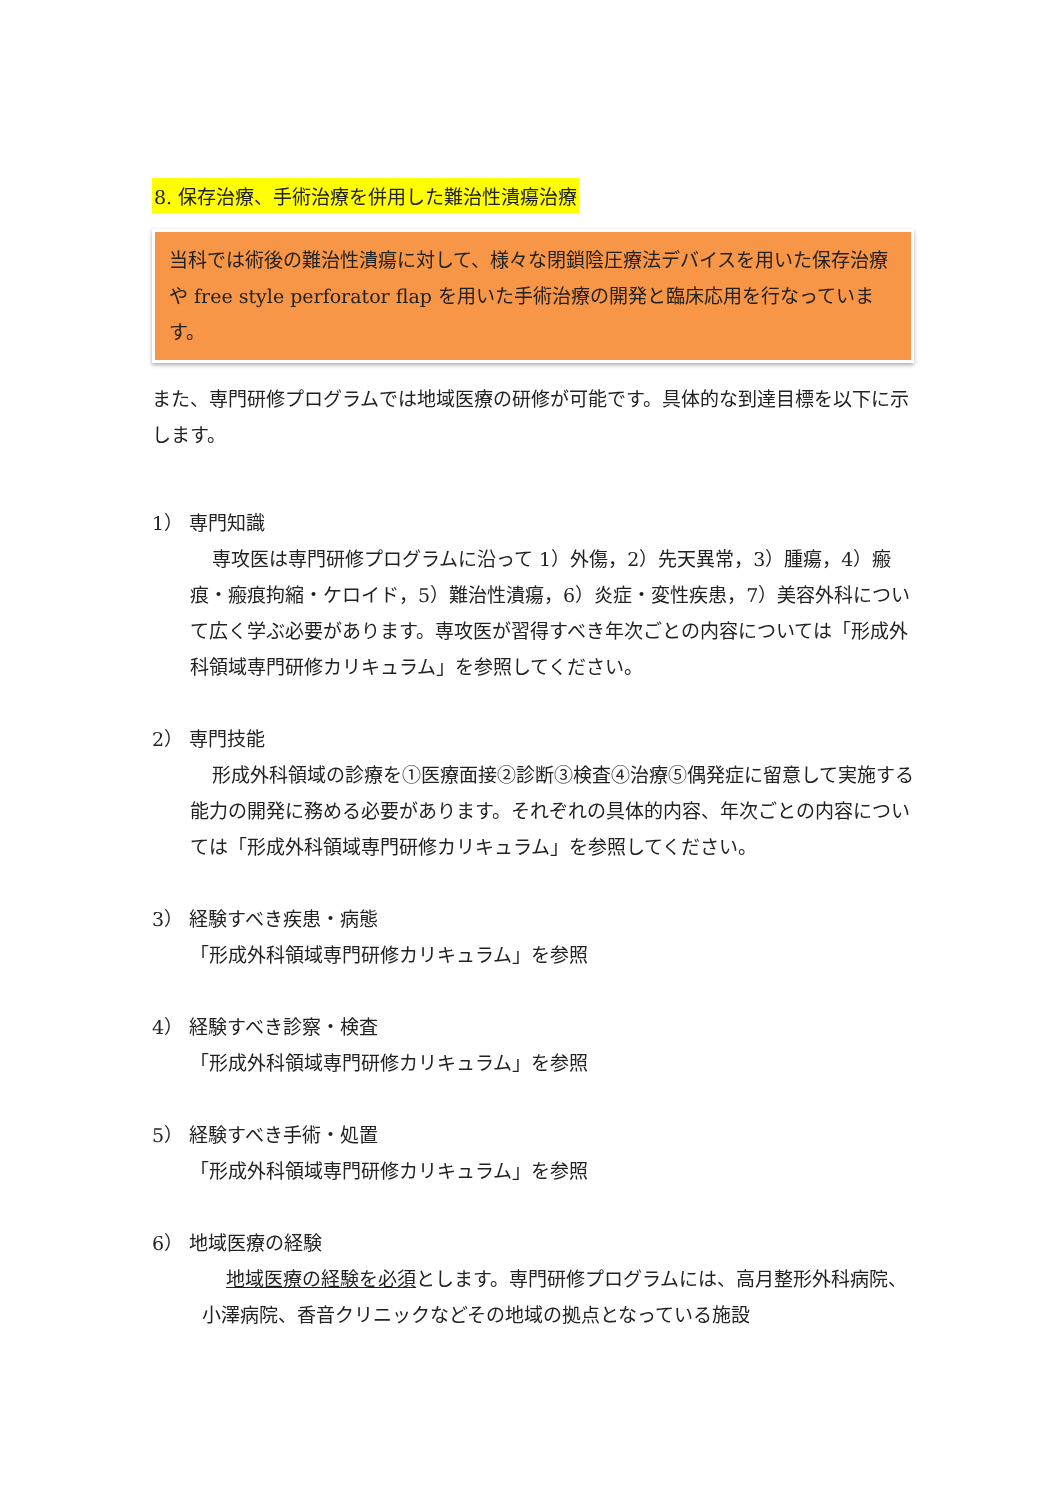8. 保存治療、手術治療を併用した難治性潰瘍治療
当科では術後の難治性潰瘍に対して、様々な閉鎖陰圧療法デバイスを用いた保存治療や free style perforator flap を用いた手術治療の開発と臨床応用を行なっています。
また、専門研修プログラムでは地域医療の研修が可能です。具体的な到達目標を以下に示します。
1） 専門知識
専攻医は専門研修プログラムに沿って 1）外傷，2）先天異常，3）腫瘍，4）瘢痕・瘢痕拘縮・ケロイド，5）難治性潰瘍，6）炎症・変性疾患，7）美容外科について広く学ぶ必要があります。専攻医が習得すべき年次ごとの内容については「形成外科領域専門研修カリキュラム」を参照してください。
2） 専門技能
形成外科領域の診療を①医療面接②診断③検査④治療⑤偶発症に留意して実施する能力の開発に務める必要があります。それぞれの具体的内容、年次ごとの内容については「形成外科領域専門研修カリキュラム」を参照してください。
3） 経験すべき疾患・病態
「形成外科領域専門研修カリキュラム」を参照
4） 経験すべき診察・検査
「形成外科領域専門研修カリキュラム」を参照
5） 経験すべき手術・処置
「形成外科領域専門研修カリキュラム」を参照
6） 地域医療の経験
地域医療の経験を必須とします。専門研修プログラムには、高月整形外科病院、小澤病院、香音クリニックなどその地域の拠点となっている施設